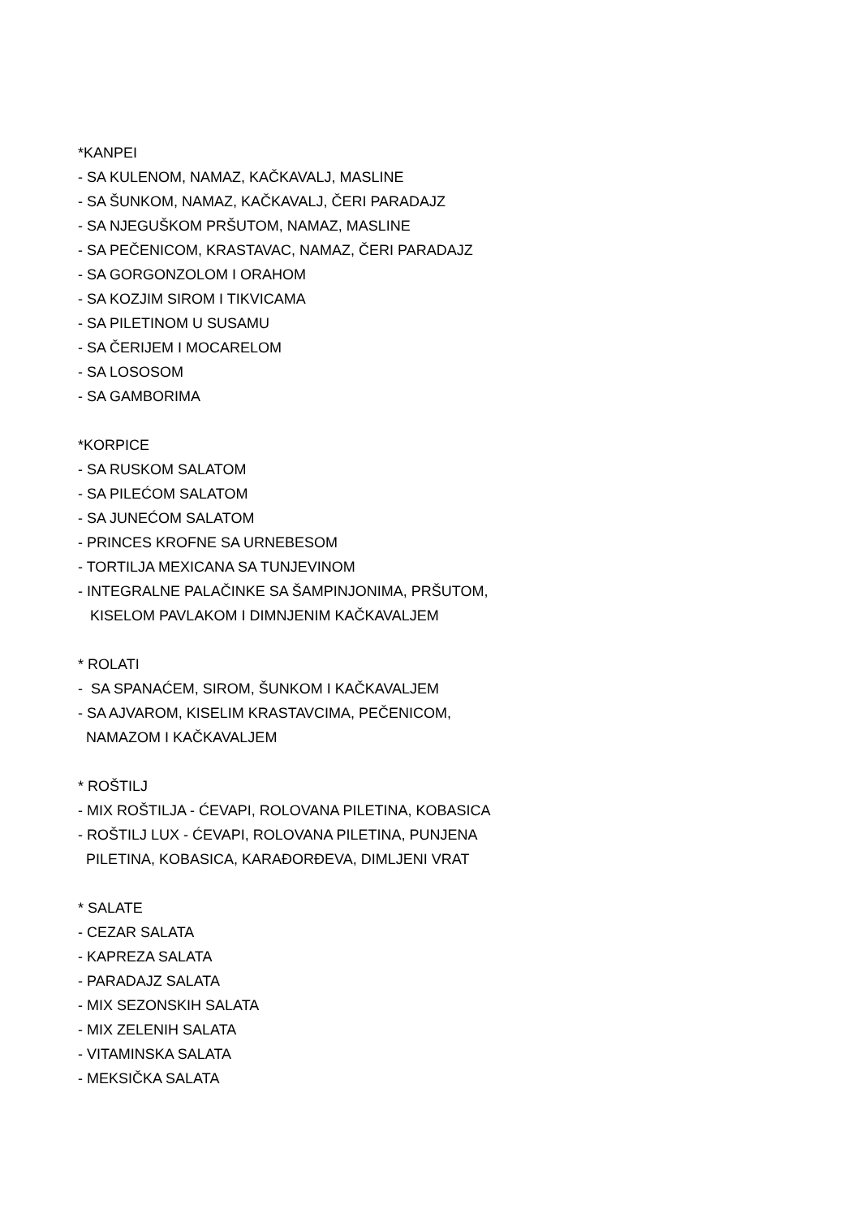*KANPEI
- SA KULENOM, NAMAZ, KAČKAVALJ, MASLINE
- SA ŠUNKOM, NAMAZ, KAČKAVALJ, ČERI PARADAJZ
- SA NJEGUŠKOM PRŠUTOM, NAMAZ, MASLINE
- SA PEČENICOM, KRASTAVAC, NAMAZ, ČERI PARADAJZ
- SA GORGONZOLOM I ORAHOM
- SA KOZJIM SIROM I TIKVICAMA
- SA PILETINOM U SUSAMU
- SA ČERIJEM I MOCARELOM
- SA LOSOSOM
- SA GAMBORIMA
*KORPICE
- SA RUSKOM SALATOM
- SA PILEĆOM SALATOM
- SA JUNEĆOM SALATOM
- PRINCES KROFNE SA URNEBESOM
- TORTILJA MEXICANA SA TUNJEVINOM
- INTEGRALNE PALAČINKE SA ŠAMPINJONIMA, PRŠUTOM,
KISELOM PAVLAKOM I DIMNJENIM KAČKAVALJEM
* ROLATI
- SA SPANAĆEM, SIROM, ŠUNKOM I KAČKAVALJEM
- SA AJVAROM, KISELIM KRASTAVCIMA, PEČENICOM,
NAMAZOM I KAČKAVALJEM
* ROŠTILJ
- MIX ROŠTILJA - ĆEVAPI, ROLOVANA PILETINA, KOBASICA
- ROŠTILJ LUX - ĆEVAPI, ROLOVANA PILETINA, PUNJENA
PILETINA, KOBASICA, KARAĐORĐEVA, DIMLJENI VRAT
* SALATE
- CEZAR SALATA
- KAPREZA SALATA
- PARADAJZ SALATA
- MIX SEZONSKIH SALATA
- MIX ZELENIH SALATA
- VITAMINSKA SALATA
- MEKSIČKA SALATA